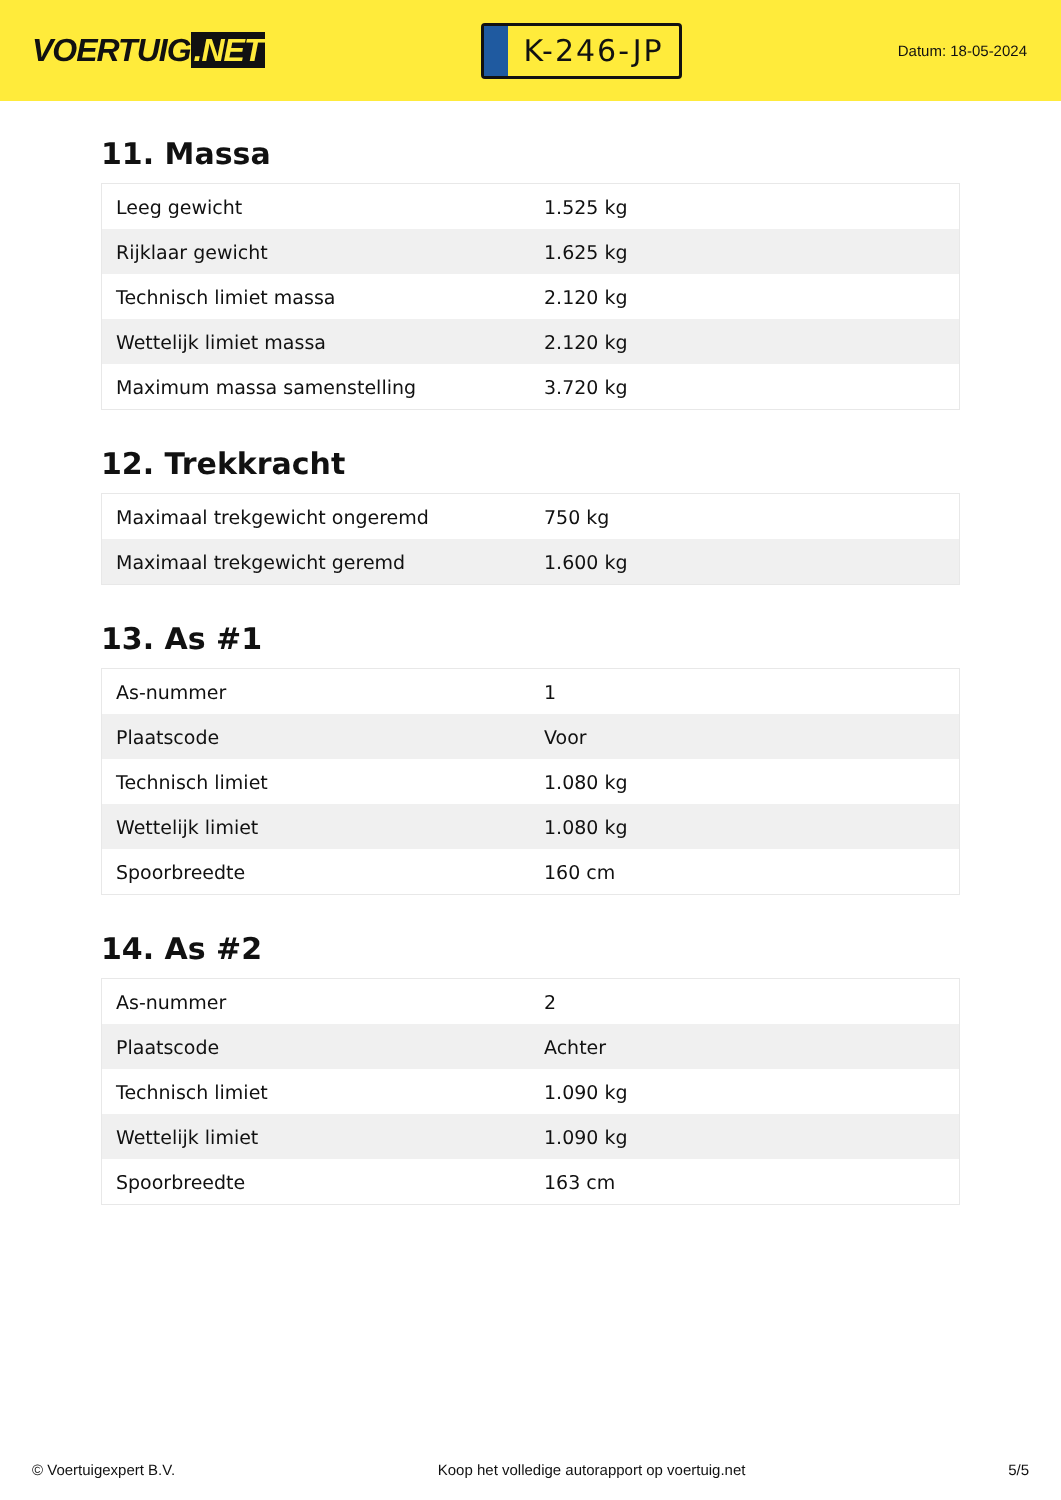VOERTUIG.NET
K-246-JP
Datum: 18-05-2024
11. Massa
| Leeg gewicht | 1.525 kg |
| Rijklaar gewicht | 1.625 kg |
| Technisch limiet massa | 2.120 kg |
| Wettelijk limiet massa | 2.120 kg |
| Maximum massa samenstelling | 3.720 kg |
12. Trekkracht
| Maximaal trekgewicht ongeremd | 750 kg |
| Maximaal trekgewicht geremd | 1.600 kg |
13. As #1
| As-nummer | 1 |
| Plaatscode | Voor |
| Technisch limiet | 1.080 kg |
| Wettelijk limiet | 1.080 kg |
| Spoorbreedte | 160 cm |
14. As #2
| As-nummer | 2 |
| Plaatscode | Achter |
| Technisch limiet | 1.090 kg |
| Wettelijk limiet | 1.090 kg |
| Spoorbreedte | 163 cm |
© Voertuigexpert B.V. Koop het volledige autorapport op voertuig.net 5/5